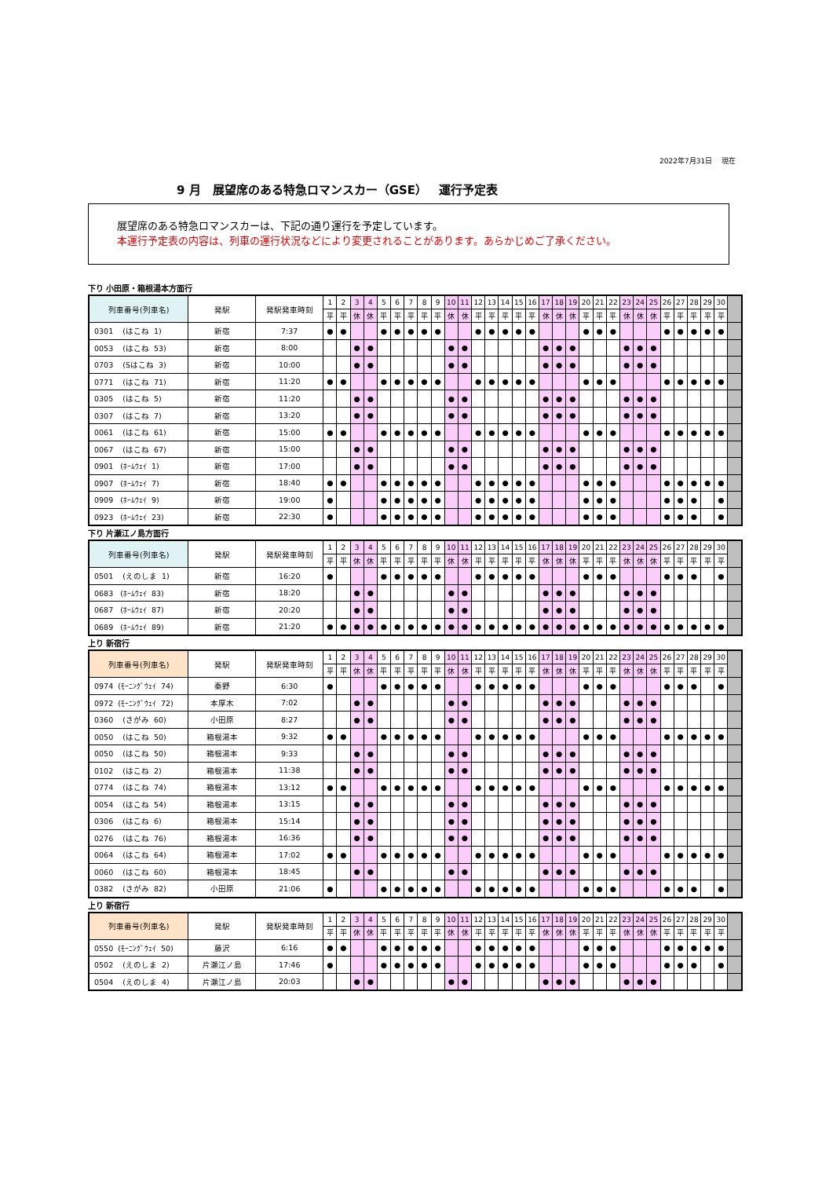2022年7月31日　 現在
9 月　展望席のある特急ロマンスカー（GSE）　運行予定表
展望席のある特急ロマンスカーは、下記の通り運行を予定しています。
本運行予定表の内容は、列車の運行状況などにより変更されることがあります。あらかじめご了承ください。
下り 小田原・箱根湯本方面行
| 列車番号(列車名) | 発駅 | 発駅発車時刻 | 1 | 2 | 3 | 4 | 5 | 6 | 7 | 8 | 9 | 10 | 11 | 12 | 13 | 14 | 15 | 16 | 17 | 18 | 19 | 20 | 21 | 22 | 23 | 24 | 25 | 26 | 27 | 28 | 29 | 30 | |
| --- | --- | --- | --- | --- | --- | --- | --- | --- | --- | --- | --- | --- | --- | --- | --- | --- | --- | --- | --- | --- | --- | --- | --- | --- | --- | --- | --- | --- | --- | --- | --- | --- | --- |
| | | | 平 | 平 | 休 | 休 | 平 | 平 | 平 | 平 | 平 | 休 | 休 | 平 | 平 | 平 | 平 | 平 | 休 | 休 | 休 | 平 | 平 | 平 | 休 | 休 | 休 | 平 | 平 | 平 | 平 | 平 | |
| 0301 (はこね 1) | 新宿 | 7:37 | ● | ● | | | ● | ● | ● | ● | ● | | | ● | ● | ● | ● | ● | | | | ● | ● | ● | | | | ● | ● | ● | ● | ● | |
| 0053 (はこね 53) | 新宿 | 8:00 | | | ● | ● | | | | | | ● | ● | | | | | | ● | ● | ● | | | | ● | ● | ● | | | | | | |
| 0703 (Sはこね 3) | 新宿 | 10:00 | | | ● | ● | | | | | | ● | ● | | | | | | ● | ● | ● | | | | ● | ● | ● | | | | | | |
| 0771 (はこね 71) | 新宿 | 11:20 | ● | ● | | | ● | ● | ● | ● | ● | | | ● | ● | ● | ● | ● | | | | ● | ● | ● | | | | ● | ● | ● | ● | ● | |
| 0305 (はこね 5) | 新宿 | 11:20 | | | ● | ● | | | | | | ● | ● | | | | | | ● | ● | ● | | | | ● | ● | ● | | | | | | |
| 0307 (はこね 7) | 新宿 | 13:20 | | | ● | ● | | | | | | ● | ● | | | | | | ● | ● | ● | | | | ● | ● | ● | | | | | | |
| 0061 (はこね 61) | 新宿 | 15:00 | ● | ● | | | ● | ● | ● | ● | ● | | | ● | ● | ● | ● | ● | | | | ● | ● | ● | | | | ● | ● | ● | ● | ● | |
| 0067 (はこね 67) | 新宿 | 15:00 | | | ● | ● | | | | | | ● | ● | | | | | | ● | ● | ● | | | | ● | ● | ● | | | | | | |
| 0901 (ﾎｰﾑｳｪｲ 1) | 新宿 | 17:00 | | | ● | ● | | | | | | ● | ● | | | | | | ● | ● | ● | | | | ● | ● | ● | | | | | | |
| 0907 (ﾎｰﾑｳｪｲ 7) | 新宿 | 18:40 | ● | ● | | | ● | ● | ● | ● | ● | | | ● | ● | ● | ● | ● | | | | ● | ● | ● | | | | ● | ● | ● | ● | ● | |
| 0909 (ﾎｰﾑｳｪｲ 9) | 新宿 | 19:00 | ● | | | | ● | ● | ● | ● | ● | | | ● | ● | ● | ● | ● | | | | ● | ● | ● | | | | ● | ● | ● | | ● | |
| 0923 (ﾎｰﾑｳｪｲ 23) | 新宿 | 22:30 | ● | | | | ● | ● | ● | ● | ● | | | ● | ● | ● | ● | ● | | | | ● | ● | ● | | | | ● | ● | ● | | ● | |
下り 片瀬江ノ島方面行
| 列車番号(列車名) | 発駅 | 発駅発車時刻 | 1 | 2 | 3 | 4 | 5 | 6 | 7 | 8 | 9 | 10 | 11 | 12 | 13 | 14 | 15 | 16 | 17 | 18 | 19 | 20 | 21 | 22 | 23 | 24 | 25 | 26 | 27 | 28 | 29 | 30 | |
| --- | --- | --- | --- | --- | --- | --- | --- | --- | --- | --- | --- | --- | --- | --- | --- | --- | --- | --- | --- | --- | --- | --- | --- | --- | --- | --- | --- | --- | --- | --- | --- | --- | --- |
| | | | 平 | 平 | 休 | 休 | 平 | 平 | 平 | 平 | 平 | 休 | 休 | 平 | 平 | 平 | 平 | 平 | 休 | 休 | 休 | 平 | 平 | 平 | 休 | 休 | 休 | 平 | 平 | 平 | 平 | 平 | |
| 0501 (えのしま 1) | 新宿 | 16:20 | ● | | | | ● | ● | ● | ● | ● | | | ● | ● | ● | ● | ● | | | | ● | ● | ● | | | | ● | ● | ● | | ● | |
| 0683 (ﾎｰﾑｳｪｲ 83) | 新宿 | 18:20 | | | ● | ● | | | | | | ● | ● | | | | | | ● | ● | ● | | | | ● | ● | ● | | | | | | |
| 0687 (ﾎｰﾑｳｪｲ 87) | 新宿 | 20:20 | | | ● | ● | | | | | | ● | ● | | | | | | ● | ● | ● | | | | ● | ● | ● | | | | | | |
| 0689 (ﾎｰﾑｳｪｲ 89) | 新宿 | 21:20 | ● | ● | ● | ● | ● | ● | ● | ● | ● | ● | ● | ● | ● | ● | ● | ● | ● | ● | ● | ● | ● | ● | ● | ● | ● | ● | ● | ● | ● | ● | |
上り 新宿行
| 列車番号(列車名) | 発駅 | 発駅発車時刻 | 1 | 2 | 3 | 4 | 5 | 6 | 7 | 8 | 9 | 10 | 11 | 12 | 13 | 14 | 15 | 16 | 17 | 18 | 19 | 20 | 21 | 22 | 23 | 24 | 25 | 26 | 27 | 28 | 29 | 30 | |
| --- | --- | --- | --- | --- | --- | --- | --- | --- | --- | --- | --- | --- | --- | --- | --- | --- | --- | --- | --- | --- | --- | --- | --- | --- | --- | --- | --- | --- | --- | --- | --- | --- | --- |
| | | | 平 | 平 | 休 | 休 | 平 | 平 | 平 | 平 | 平 | 休 | 休 | 平 | 平 | 平 | 平 | 平 | 休 | 休 | 休 | 平 | 平 | 平 | 休 | 休 | 休 | 平 | 平 | 平 | 平 | 平 | |
| 0974 (ﾓｰﾆﾝｸﾞｳｪｲ 74) | 秦野 | 6:30 | ● | | | | ● | ● | ● | ● | ● | | | ● | ● | ● | ● | ● | | | | ● | ● | ● | | | | ● | ● | ● | | ● | |
| 0972 (ﾓｰﾆﾝｸﾞｳｪｲ 72) | 本厚木 | 7:02 | | | ● | ● | | | | | | ● | ● | | | | | | ● | ● | ● | | | | ● | ● | ● | | | | | | |
| 0360 (さがみ 60) | 小田原 | 8:27 | | | ● | ● | | | | | | ● | ● | | | | | | ● | ● | ● | | | | ● | ● | ● | | | | | | |
| 0050 (はこね 50) | 箱根湯本 | 9:32 | ● | ● | | | ● | ● | ● | ● | ● | | | ● | ● | ● | ● | ● | | | | ● | ● | ● | | | | ● | ● | ● | ● | ● | |
| 0050 (はこね 50) | 箱根湯本 | 9:33 | | | ● | ● | | | | | | ● | ● | | | | | | ● | ● | ● | | | | ● | ● | ● | | | | | | |
| 0102 (はこね 2) | 箱根湯本 | 11:38 | | | ● | ● | | | | | | ● | ● | | | | | | ● | ● | ● | | | | ● | ● | ● | | | | | | |
| 0774 (はこね 74) | 箱根湯本 | 13:12 | ● | ● | | | ● | ● | ● | ● | ● | | | ● | ● | ● | ● | ● | | | | ● | ● | ● | | | | ● | ● | ● | ● | ● | |
| 0054 (はこね 54) | 箱根湯本 | 13:15 | | | ● | ● | | | | | | ● | ● | | | | | | ● | ● | ● | | | | ● | ● | ● | | | | | | |
| 0306 (はこね 6) | 箱根湯本 | 15:14 | | | ● | ● | | | | | | ● | ● | | | | | | ● | ● | ● | | | | ● | ● | ● | | | | | | |
| 0276 (はこね 76) | 箱根湯本 | 16:36 | | | ● | ● | | | | | | ● | ● | | | | | | ● | ● | ● | | | | ● | ● | ● | | | | | | |
| 0064 (はこね 64) | 箱根湯本 | 17:02 | ● | ● | | | ● | ● | ● | ● | ● | | | ● | ● | ● | ● | ● | | | | ● | ● | ● | | | | ● | ● | ● | ● | ● | |
| 0060 (はこね 60) | 箱根湯本 | 18:45 | | | ● | ● | | | | | | ● | ● | | | | | | ● | ● | ● | | | | ● | ● | ● | | | | | | |
| 0382 (さがみ 82) | 小田原 | 21:06 | ● | | | | ● | ● | ● | ● | ● | | | ● | ● | ● | ● | ● | | | | ● | ● | ● | | | | ● | ● | ● | | ● | |
上り 新宿行
| 列車番号(列車名) | 発駅 | 発駅発車時刻 | 1 | 2 | 3 | 4 | 5 | 6 | 7 | 8 | 9 | 10 | 11 | 12 | 13 | 14 | 15 | 16 | 17 | 18 | 19 | 20 | 21 | 22 | 23 | 24 | 25 | 26 | 27 | 28 | 29 | 30 | |
| --- | --- | --- | --- | --- | --- | --- | --- | --- | --- | --- | --- | --- | --- | --- | --- | --- | --- | --- | --- | --- | --- | --- | --- | --- | --- | --- | --- | --- | --- | --- | --- | --- | --- |
| | | | 平 | 平 | 休 | 休 | 平 | 平 | 平 | 平 | 平 | 休 | 休 | 平 | 平 | 平 | 平 | 平 | 休 | 休 | 休 | 平 | 平 | 平 | 休 | 休 | 休 | 平 | 平 | 平 | 平 | 平 | |
| 0550 (ﾓｰﾆﾝｸﾞｳｪｲ 50) | 藤沢 | 6:16 | ● | ● | | | ● | ● | ● | ● | ● | | | ● | ● | ● | ● | ● | | | | ● | ● | ● | | | | ● | ● | ● | ● | ● | |
| 0502 (えのしま 2) | 片瀬江ノ島 | 17:46 | ● | | | | ● | ● | ● | ● | ● | | | ● | ● | ● | ● | ● | | | | ● | ● | ● | | | | ● | ● | ● | | ● | |
| 0504 (えのしま 4) | 片瀬江ノ島 | 20:03 | | | ● | ● | | | | | | ● | ● | | | | | | ● | ● | ● | | | | ● | ● | ● | | | | | | |